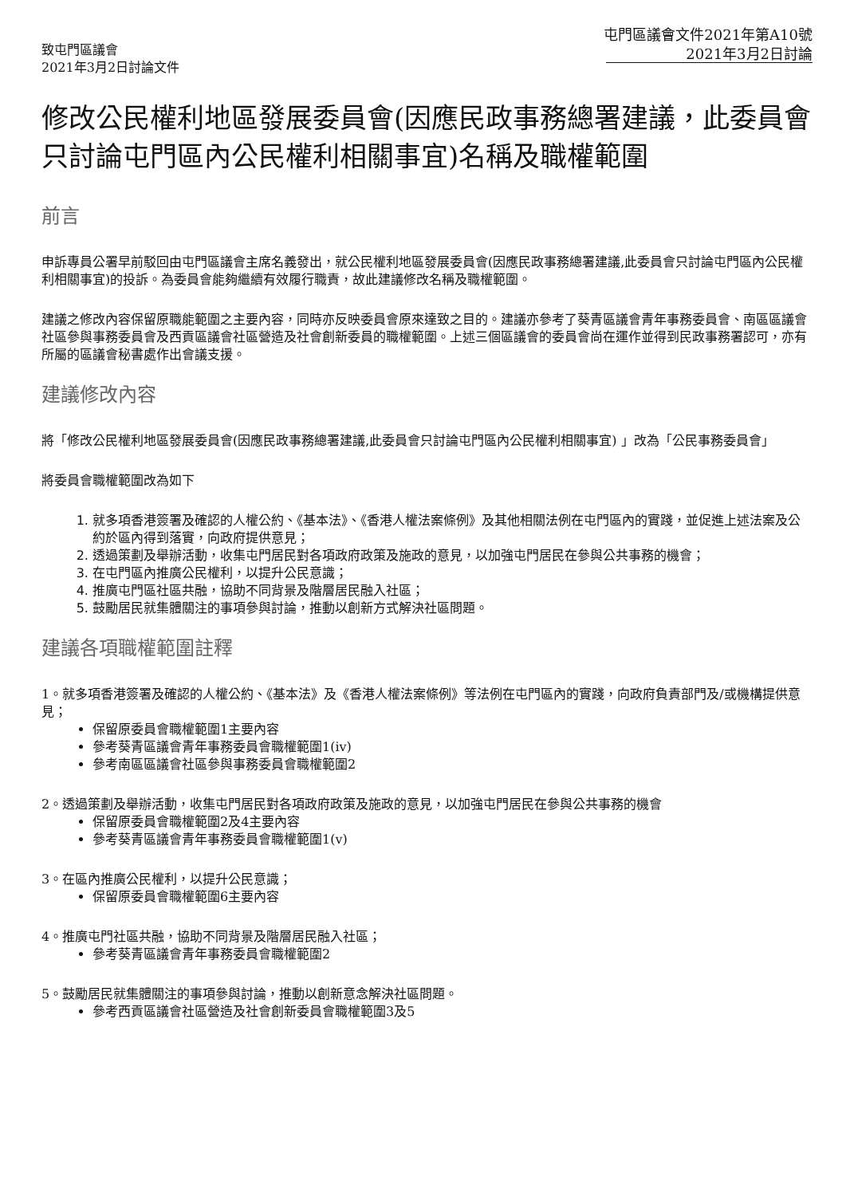致屯門區議會
2021年3月2日討論文件
屯門區議會文件2021年第A10號
2021年3月2日討論
修改公民權利地區發展委員會(因應民政事務總署建議，此委員會只討論屯門區內公民權利相關事宜)名稱及職權範圍
前言
申訴專員公署早前駁回由屯門區議會主席名義發出，就公民權利地區發展委員會(因應民政事務總署建議,此委員會只討論屯門區內公民權利相關事宜)的投訴。為委員會能夠繼續有效履行職責，故此建議修改名稱及職權範圍。
建議之修改內容保留原職能範圍之主要內容，同時亦反映委員會原來達致之目的。建議亦參考了葵青區議會青年事務委員會、南區區議會社區參與事務委員會及西貢區議會社區營造及社會創新委員的職權範圍。上述三個區議會的委員會尚在運作並得到民政事務署認可，亦有所屬的區議會秘書處作出會議支援。
建議修改內容
將「修改公民權利地區發展委員會(因應民政事務總署建議,此委員會只討論屯門區內公民權利相關事宜) 」改為「公民事務委員會」
將委員會職權範圍改為如下
1. 就多項香港簽署及確認的人權公約、《基本法》、《香港人權法案條例》及其他相關法例在屯門區內的實踐，並促進上述法案及公約於區內得到落實，向政府提供意見；
2. 透過策劃及舉辦活動，收集屯門居民對各項政府政策及施政的意見，以加強屯門居民在參與公共事務的機會；
3. 在屯門區內推廣公民權利，以提升公民意識；
4. 推廣屯門區社區共融，協助不同背景及階層居民融入社區；
5. 鼓勵居民就集體關注的事項參與討論，推動以創新方式解決社區問題。
建議各項職權範圍註釋
1。就多項香港簽署及確認的人權公約、《基本法》及《香港人權法案條例》等法例在屯門區內的實踐，向政府負責部門及/或機構提供意見；
保留原委員會職權範圍1主要內容
參考葵青區議會青年事務委員會職權範圍1(iv)
參考南區區議會社區參與事務委員會職權範圍2
2。透過策劃及舉辦活動，收集屯門居民對各項政府政策及施政的意見，以加強屯門居民在參與公共事務的機會
保留原委員會職權範圍2及4主要內容
參考葵青區議會青年事務委員會職權範圍1(v)
3。在區內推廣公民權利，以提升公民意識；
保留原委員會職權範圍6主要內容
4。推廣屯門社區共融，協助不同背景及階層居民融入社區；
參考葵青區議會青年事務委員會職權範圍2
5。鼓勵居民就集體關注的事項參與討論，推動以創新意念解決社區問題。
參考西貢區議會社區營造及社會創新委員會職權範圍3及5